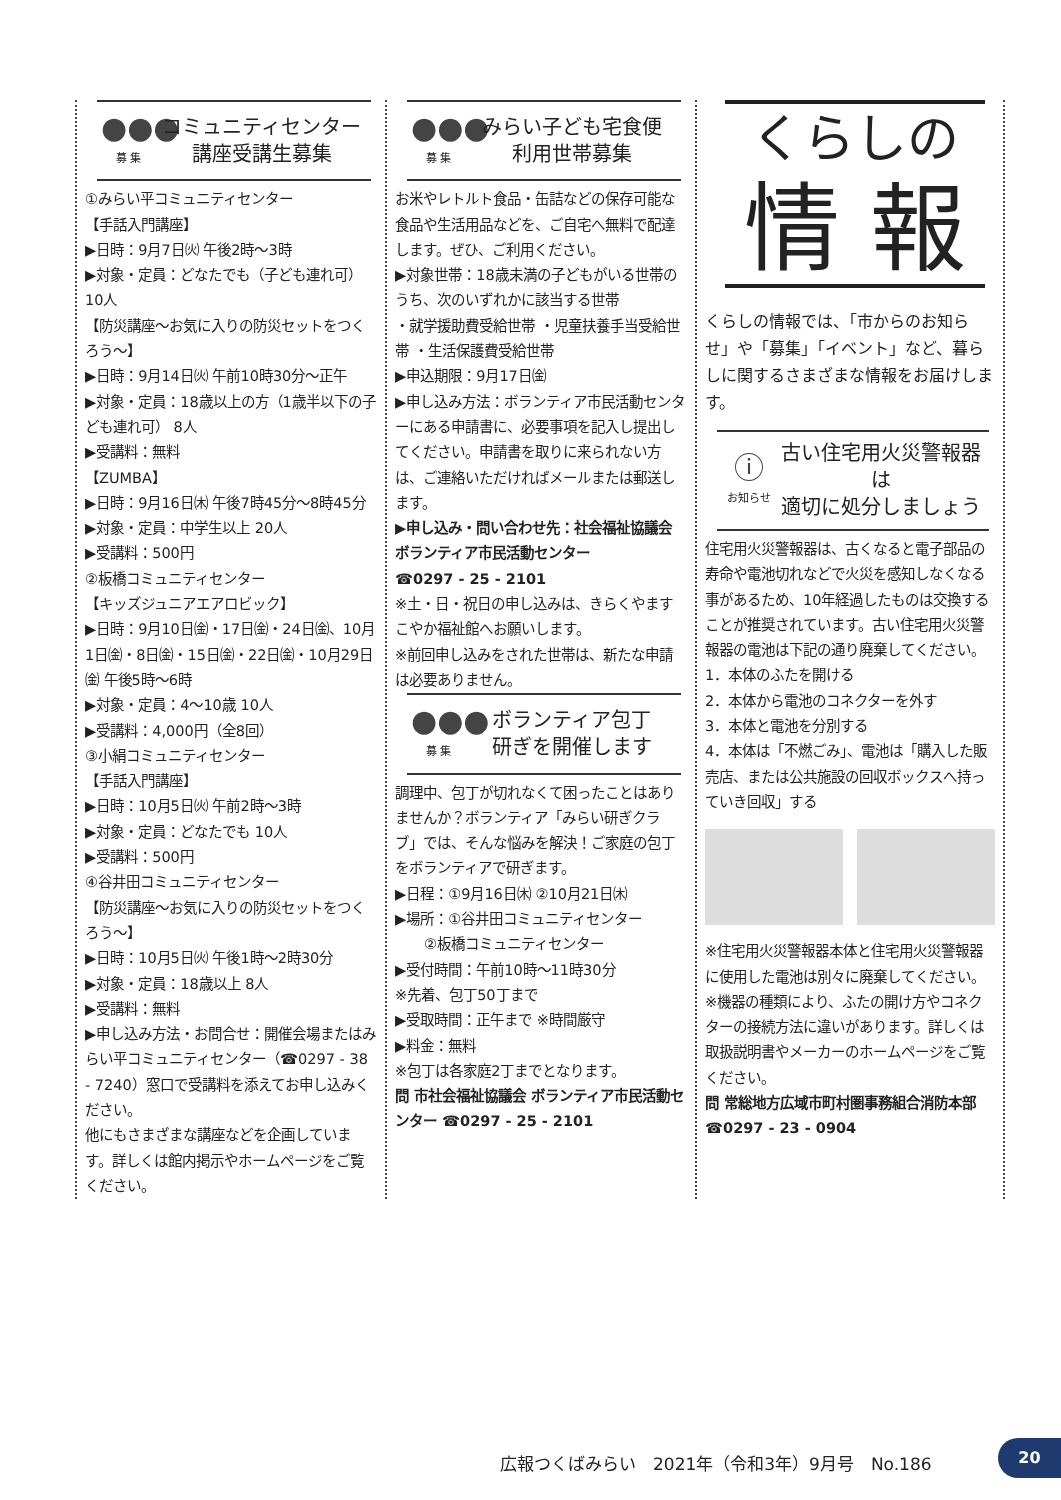●●●
募 集
コミュニティセンター
講座受講生募集
①みらい平コミュニティセンター
【手話入門講座】
▶日時：9月7日㈫ 午後2時～3時
▶対象・定員：どなたでも（子ども連れ可）10人
【防災講座～お気に入りの防災セットをつくろう～】
▶日時：9月14日㈫ 午前10時30分～正午
▶対象・定員：18歳以上の方（1歳半以下の子ども連れ可） 8人
▶受講料：無料
【ZUMBA】
▶日時：9月16日㈭ 午後7時45分～8時45分
▶対象・定員：中学生以上 20人
▶受講料：500円
②板橋コミュニティセンター
【キッズジュニアエアロビック】
▶日時：9月10日㈮・17日㈮・24日㈮、10月1日㈮・8日㈮・15日㈮・22日㈮・10月29日㈮ 午後5時～6時
▶対象・定員：4～10歳 10人
▶受講料：4,000円（全8回）
③小絹コミュニティセンター
【手話入門講座】
▶日時：10月5日㈫ 午前2時～3時
▶対象・定員：どなたでも 10人
▶受講料：500円
④谷井田コミュニティセンター
【防災講座～お気に入りの防災セットをつくろう～】
▶日時：10月5日㈫ 午後1時～2時30分
▶対象・定員：18歳以上 8人
▶受講料：無料
▶申し込み方法・お問合せ：開催会場またはみらい平コミュニティセンター（☎0297 - 38 - 7240）窓口で受講料を添えてお申し込みください。
他にもさまざまな講座などを企画しています。詳しくは館内掲示やホームページをご覧ください。
●●●
募 集
みらい子ども宅食便
利用世帯募集
お米やレトルト食品・缶詰などの保存可能な食品や生活用品などを、ご自宅へ無料で配達します。ぜひ、ご利用ください。
▶対象世帯：18歳未満の子どもがいる世帯のうち、次のいずれかに該当する世帯
・就学援助費受給世帯 ・児童扶養手当受給世帯 ・生活保護費受給世帯
▶申込期限：9月17日㈮
▶申し込み方法：ボランティア市民活動センターにある申請書に、必要事項を記入し提出してください。申請書を取りに来られない方は、ご連絡いただければメールまたは郵送します。
▶申し込み・問い合わせ先：社会福祉協議会 ボランティア市民活動センター
☎0297 - 25 - 2101
※土・日・祝日の申し込みは、きらくやますこやか福祉館へお願いします。
※前回申し込みをされた世帯は、新たな申請は必要ありません。
●●●
募 集
ボランティア包丁
研ぎを開催します
調理中、包丁が切れなくて困ったことはありませんか？ボランティア「みらい研ぎクラブ」では、そんな悩みを解決！ご家庭の包丁をボランティアで研ぎます。
▶日程：①9月16日㈭ ②10月21日㈭
▶場所：①谷井田コミュニティセンター
  ②板橋コミュニティセンター
▶受付時間：午前10時～11時30分
※先着、包丁50丁まで
▶受取時間：正午まで ※時間厳守
▶料金：無料
※包丁は各家庭2丁までとなります。
問 市社会福祉協議会 ボランティア市民活動センター ☎0297 - 25 - 2101
くらしの
情 報
くらしの情報では、「市からのお知らせ」や「募集」「イベント」など、暮らしに関するさまざまな情報をお届けします。
ⓘ
お知らせ
古い住宅用火災警報器は
適切に処分しましょう
住宅用火災警報器は、古くなると電子部品の寿命や電池切れなどで火災を感知しなくなる事があるため、10年経過したものは交換することが推奨されています。古い住宅用火災警報器の電池は下記の通り廃棄してください。
1．本体のふたを開ける
2．本体から電池のコネクターを外す
3．本体と電池を分別する
4．本体は「不燃ごみ」、電池は「購入した販売店、または公共施設の回収ボックスへ持っていき回収」する
※住宅用火災警報器本体と住宅用火災警報器に使用した電池は別々に廃棄してください。
※機器の種類により、ふたの開け方やコネクターの接続方法に違いがあります。詳しくは取扱説明書やメーカーのホームページをご覧ください。
問 常総地方広域市町村圏事務組合消防本部
☎0297 - 23 - 0904
広報つくばみらい　2021年（令和3年）9月号　No.186
20